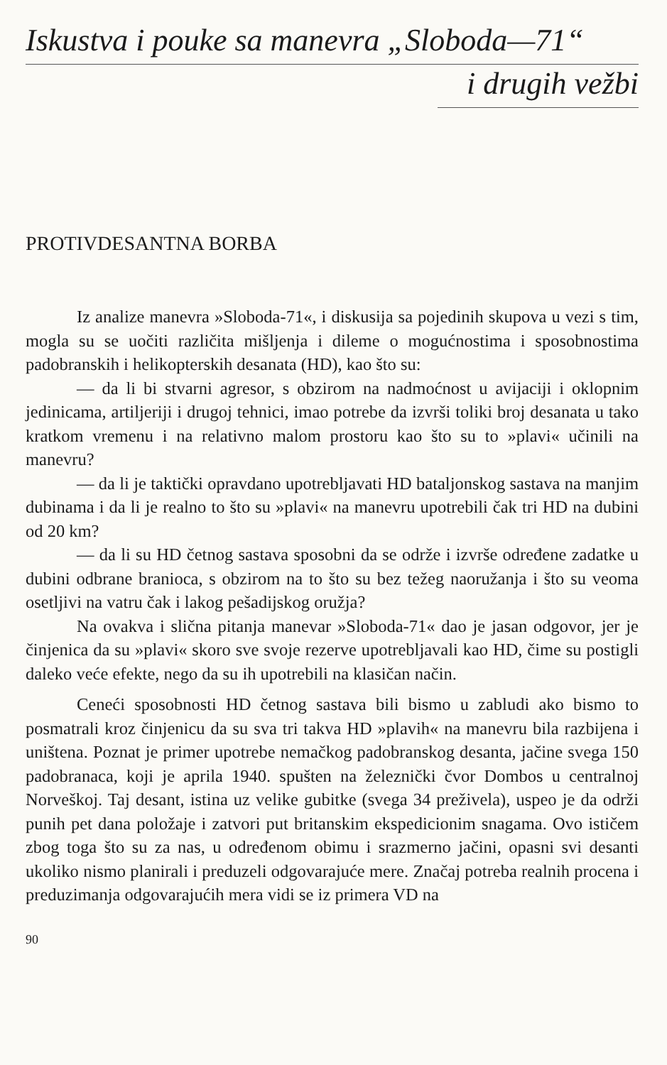Iskustva i pouke sa manevra „Sloboda—71“
i drugih vežbi
PROTIVDESANTNA BORBA
Iz analize manevra »Sloboda-71«, i diskusija sa pojedinih skupova u vezi s tim, mogla su se uočiti različita mišljenja i dileme o mogućnostima i sposobnostima padobranskih i helikopterskih desanata (HD), kao što su:
— da li bi stvarni agresor, s obzirom na nadmoćnost u avijaciji i oklopnim jedinicama, artiljeriji i drugoj tehnici, imao potrebe da izvrši toliki broj desanata u tako kratkom vremenu i na relativno malom prostoru kao što su to »plavi« učinili na manevru?
— da li je taktički opravdano upotrebljavati HD bataljonskog sastava na manjim dubinama i da li je realno to što su »plavi« na manevru upotrebili čak tri HD na dubini od 20 km?
— da li su HD četnog sastava sposobni da se održe i izvrše određene zadatke u dubini odbrane branioca, s obzirom na to što su bez težeg naoružanja i što su veoma osetljivi na vatru čak i lakog pešadijskog oružja?
Na ovakva i slična pitanja manevar »Sloboda-71« dao je jasan odgovor, jer je činjenica da su »plavi« skoro sve svoje rezerve upotrebljavali kao HD, čime su postigli daleko veće efekte, nego da su ih upotrebili na klasičan način.
Ceneći sposobnosti HD četnog sastava bili bismo u zabludi ako bismo to posmatrali kroz činjenicu da su sva tri takva HD »plavih« na manevru bila razbijena i uništena. Poznat je primer upotrebe nemačkog padobranskog desanta, jačine svega 150 padobranaca, koji je aprila 1940. spušten na železnički čvor Dombos u centralnoj Norveškoj. Taj desant, istina uz velike gubitke (svega 34 preživela), uspeo je da održi punih pet dana položaje i zatvori put britanskim ekspedicionim snagama. Ovo ističem zbog toga što su za nas, u određenom obimu i srazmerno jačini, opasni svi desanti ukoliko nismo planirali i preduzeli odgovarajuće mere. Značaj potreba realnih procena i preduzimanja odgovarajućih mera vidi se iz primera VD na
90